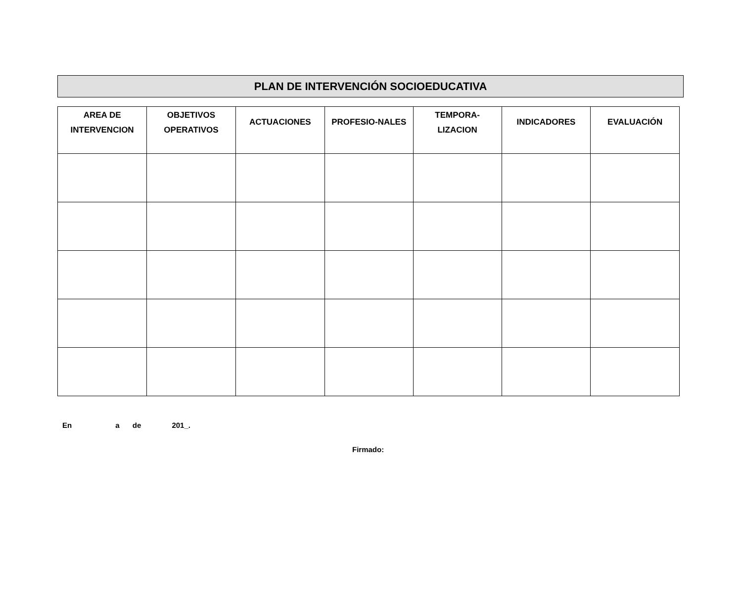PLAN DE INTERVENCIÓN SOCIOEDUCATIVA
| AREA DE INTERVENCION | OBJETIVOS OPERATIVOS | ACTUACIONES | PROFESIO-NALES | TEMPORA- LIZACION | INDICADORES | EVALUACIÓN |
| --- | --- | --- | --- | --- | --- | --- |
En a de 201_.
Firmado: